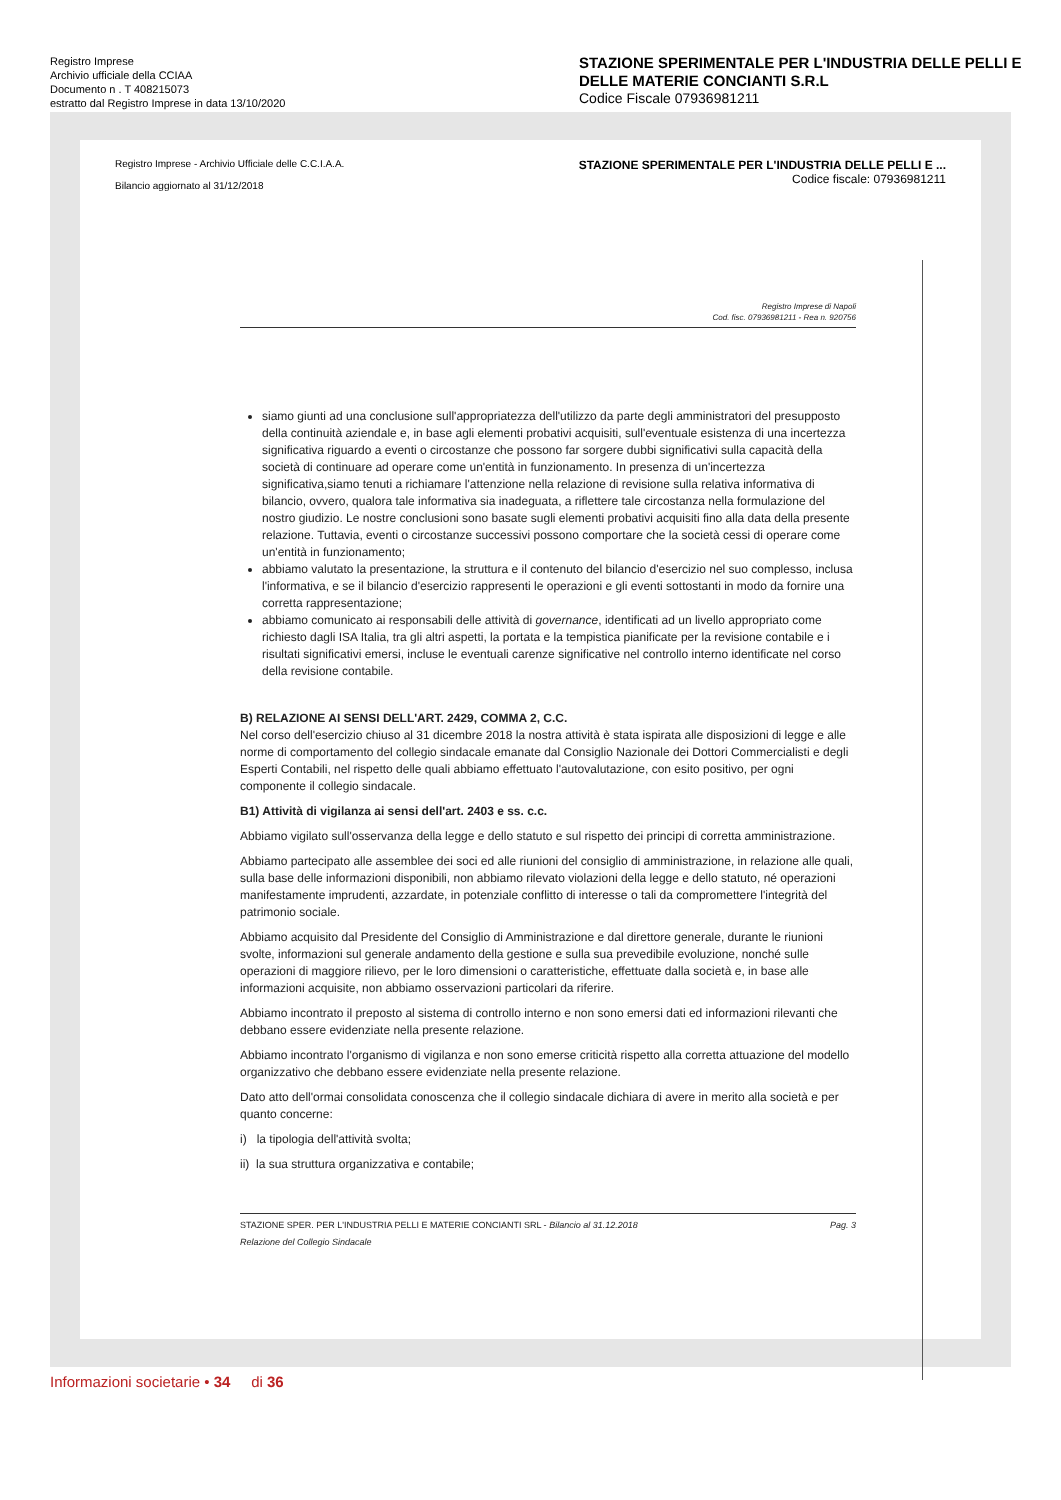Registro Imprese
Archivio ufficiale della CCIAA
Documento n . T 408215073
estratto dal Registro Imprese in data 13/10/2020
STAZIONE SPERIMENTALE PER L'INDUSTRIA DELLE PELLI E DELLE MATERIE CONCIANTI S.R.L
Codice Fiscale 07936981211
Registro Imprese - Archivio Ufficiale delle C.C.I.A.A.
Bilancio aggiornato al 31/12/2018
STAZIONE SPERIMENTALE PER L'INDUSTRIA DELLE PELLI E ...
Codice fiscale: 07936981211
Registro Imprese di Napoli
Cod. fisc. 07936981211 - Rea n. 920756
siamo giunti ad una conclusione sull'appropriatezza dell'utilizzo da parte degli amministratori del presupposto della continuità aziendale e, in base agli elementi probativi acquisiti, sull'eventuale esistenza di una incertezza significativa riguardo a eventi o circostanze che possono far sorgere dubbi significativi sulla capacità della società di continuare ad operare come un'entità in funzionamento. In presenza di un'incertezza significativa,siamo tenuti a richiamare l'attenzione nella relazione di revisione sulla relativa informativa di bilancio, ovvero, qualora tale informativa sia inadeguata, a riflettere tale circostanza nella formulazione del nostro giudizio. Le nostre conclusioni sono basate sugli elementi probativi acquisiti fino alla data della presente relazione. Tuttavia, eventi o circostanze successivi possono comportare che la società cessi di operare come un'entità in funzionamento;
abbiamo valutato la presentazione, la struttura e il contenuto del bilancio d'esercizio nel suo complesso, inclusa l'informativa, e se il bilancio d'esercizio rappresenti le operazioni e gli eventi sottostanti in modo da fornire una corretta rappresentazione;
abbiamo comunicato ai responsabili delle attività di governance, identificati ad un livello appropriato come richiesto dagli ISA Italia, tra gli altri aspetti, la portata e la tempistica pianificate per la revisione contabile e i risultati significativi emersi, incluse le eventuali carenze significative nel controllo interno identificate nel corso della revisione contabile.
B) RELAZIONE AI SENSI DELL'ART. 2429, COMMA 2, C.C.
Nel corso dell'esercizio chiuso al 31 dicembre 2018 la nostra attività è stata ispirata alle disposizioni di legge e alle norme di comportamento del collegio sindacale emanate dal Consiglio Nazionale dei Dottori Commercialisti e degli Esperti Contabili, nel rispetto delle quali abbiamo effettuato l'autovalutazione, con esito positivo, per ogni componente il collegio sindacale.
B1) Attività di vigilanza ai sensi dell'art. 2403 e ss. c.c.
Abbiamo vigilato sull'osservanza della legge e dello statuto e sul rispetto dei principi di corretta amministrazione.
Abbiamo partecipato alle assemblee dei soci ed alle riunioni del consiglio di amministrazione, in relazione alle quali, sulla base delle informazioni disponibili, non abbiamo rilevato violazioni della legge e dello statuto, né operazioni manifestamente imprudenti, azzardate, in potenziale conflitto di interesse o tali da compromettere l'integrità del patrimonio sociale.
Abbiamo acquisito dal Presidente del Consiglio di Amministrazione e dal direttore generale, durante le riunioni svolte, informazioni sul generale andamento della gestione e sulla sua prevedibile evoluzione, nonché sulle operazioni di maggiore rilievo, per le loro dimensioni o caratteristiche, effettuate dalla società e, in base alle informazioni acquisite, non abbiamo osservazioni particolari da riferire.
Abbiamo incontrato il preposto al sistema di controllo interno e non sono emersi dati ed informazioni rilevanti che debbano essere evidenziate nella presente relazione.
Abbiamo incontrato l'organismo di vigilanza e non sono emerse criticità rispetto alla corretta attuazione del modello organizzativo che debbano essere evidenziate nella presente relazione.
Dato atto dell'ormai consolidata conoscenza che il collegio sindacale dichiara di avere in merito alla società e per quanto concerne:
i) la tipologia dell'attività svolta;
ii) la sua struttura organizzativa e contabile;
STAZIONE SPER. PER L'INDUSTRIA PELLI E MATERIE CONCIANTI SRL - Bilancio al 31.12.2018
Relazione del Collegio Sindacale
Pag. 3
Informazioni societarie • 34 di 36